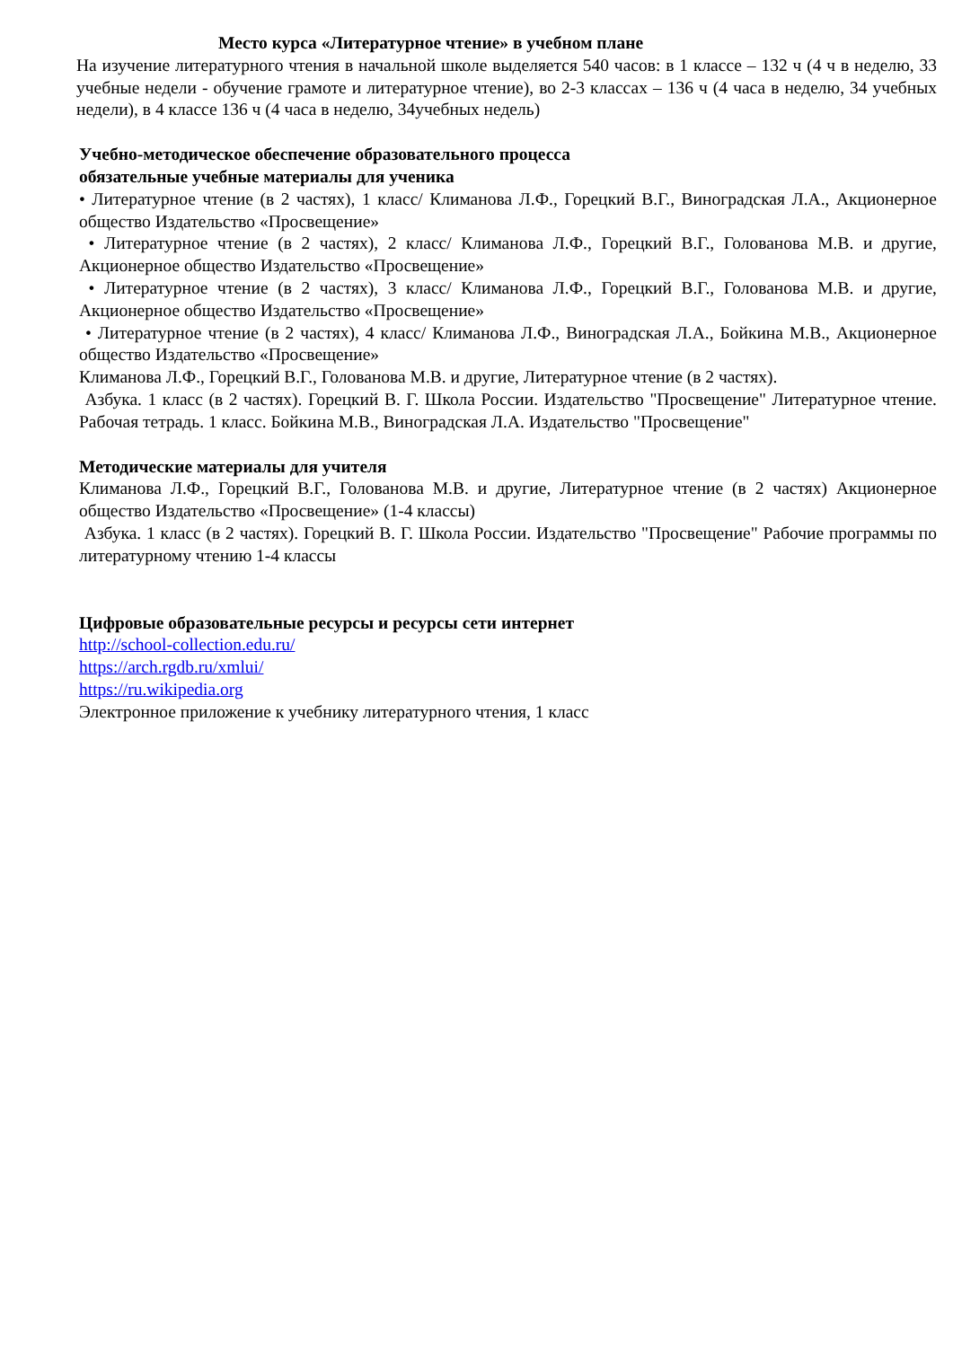Место курса «Литературное чтение» в учебном плане
На изучение литературного чтения в начальной школе выделяется 540 часов: в 1 классе – 132 ч (4 ч в неделю, 33 учебные недели - обучение грамоте и литературное чтение), во 2-3 классах – 136 ч (4 часа в неделю, 34 учебных недели), в 4 классе 136 ч (4 часа в неделю, 34учебных недель)
Учебно-методическое обеспечение образовательного процесса
обязательные учебные материалы для ученика
• Литературное чтение (в 2 частях), 1 класс/ Климанова Л.Ф., Горецкий В.Г., Виноградская Л.А., Акционерное общество Издательство «Просвещение»
• Литературное чтение (в 2 частях), 2 класс/ Климанова Л.Ф., Горецкий В.Г., Голованова М.В. и другие, Акционерное общество Издательство «Просвещение»
• Литературное чтение (в 2 частях), 3 класс/ Климанова Л.Ф., Горецкий В.Г., Голованова М.В. и другие, Акционерное общество Издательство «Просвещение»
• Литературное чтение (в 2 частях), 4 класс/ Климанова Л.Ф., Виноградская Л.А., Бойкина М.В., Акционерное общество Издательство «Просвещение»
Климанова Л.Ф., Горецкий В.Г., Голованова М.В. и другие, Литературное чтение (в 2 частях).
Азбука. 1 класс (в 2 частях). Горецкий В. Г. Школа России. Издательство "Просвещение" Литературное чтение. Рабочая тетрадь. 1 класс. Бойкина М.В., Виноградская Л.А. Издательство "Просвещение"
Методические материалы для учителя
Климанова Л.Ф., Горецкий В.Г., Голованова М.В. и другие, Литературное чтение (в 2 частях) Акционерное общество Издательство «Просвещение» (1-4 классы)
Азбука. 1 класс (в 2 частях). Горецкий В. Г. Школа России. Издательство "Просвещение" Рабочие программы по литературному чтению 1-4 классы
Цифровые образовательные ресурсы и ресурсы сети интернет
http://school-collection.edu.ru/
https://arch.rgdb.ru/xmlui/
https://ru.wikipedia.org
Электронное приложение к учебнику литературного чтения, 1 класс